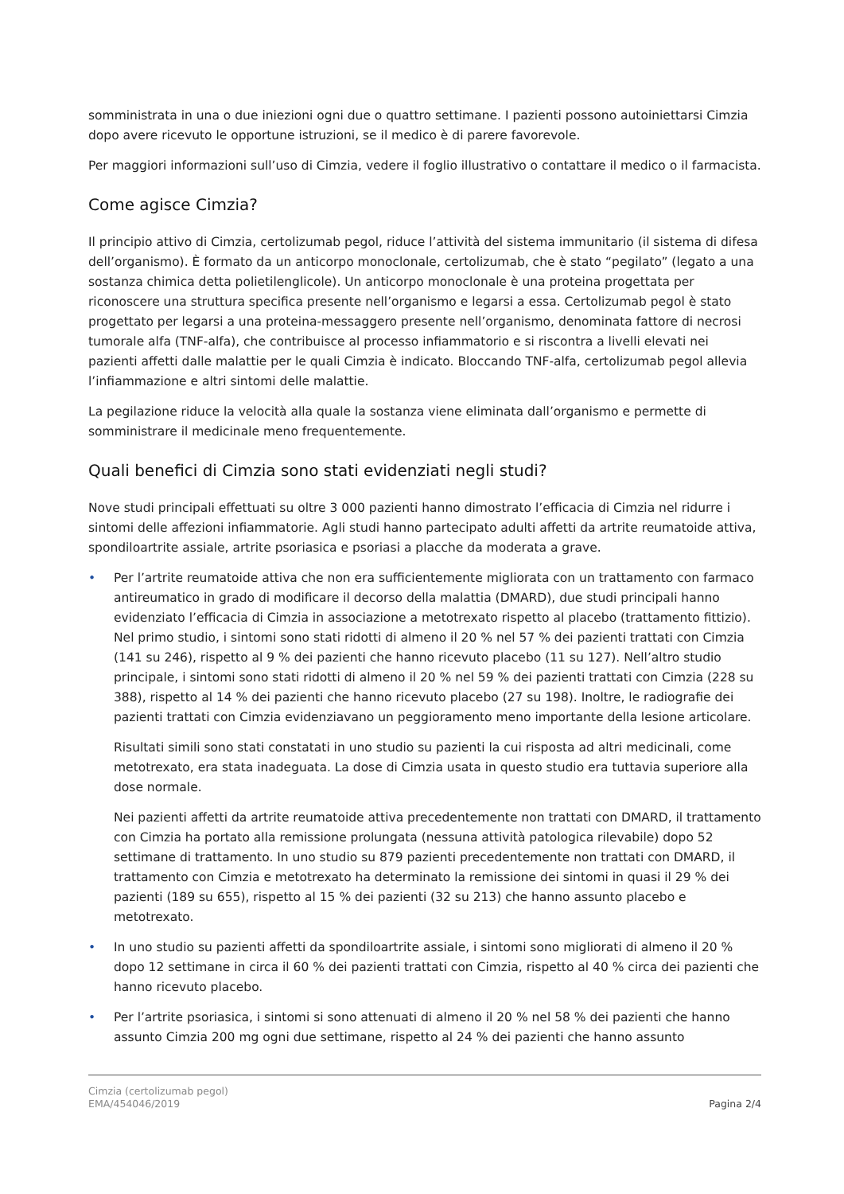somministrata in una o due iniezioni ogni due o quattro settimane. I pazienti possono autoiniettarsi Cimzia dopo avere ricevuto le opportune istruzioni, se il medico è di parere favorevole.
Per maggiori informazioni sull’uso di Cimzia, vedere il foglio illustrativo o contattare il medico o il farmacista.
Come agisce Cimzia?
Il principio attivo di Cimzia, certolizumab pegol, riduce l’attività del sistema immunitario (il sistema di difesa dell’organismo). È formato da un anticorpo monoclonale, certolizumab, che è stato “pegilato” (legato a una sostanza chimica detta polietilenglicole). Un anticorpo monoclonale è una proteina progettata per riconoscere una struttura specifica presente nell’organismo e legarsi a essa. Certolizumab pegol è stato progettato per legarsi a una proteina-messaggero presente nell’organismo, denominata fattore di necrosi tumorale alfa (TNF-alfa), che contribuisce al processo infiammatorio e si riscontra a livelli elevati nei pazienti affetti dalle malattie per le quali Cimzia è indicato. Bloccando TNF-alfa, certolizumab pegol allevia l’infiammazione e altri sintomi delle malattie.
La pegilazione riduce la velocità alla quale la sostanza viene eliminata dall’organismo e permette di somministrare il medicinale meno frequentemente.
Quali benefici di Cimzia sono stati evidenziati negli studi?
Nove studi principali effettuati su oltre 3 000 pazienti hanno dimostrato l’efficacia di Cimzia nel ridurre i sintomi delle affezioni infiammatorie. Agli studi hanno partecipato adulti affetti da artrite reumatoide attiva, spondiloartrite assiale, artrite psoriasica e psoriasi a placche da moderata a grave.
• Per l’artrite reumatoide attiva che non era sufficientemente migliorata con un trattamento con farmaco antireumatico in grado di modificare il decorso della malattia (DMARD), due studi principali hanno evidenziato l’efficacia di Cimzia in associazione a metotrexato rispetto al placebo (trattamento fittizio). Nel primo studio, i sintomi sono stati ridotti di almeno il 20 % nel 57 % dei pazienti trattati con Cimzia (141 su 246), rispetto al 9 % dei pazienti che hanno ricevuto placebo (11 su 127). Nell’altro studio principale, i sintomi sono stati ridotti di almeno il 20 % nel 59 % dei pazienti trattati con Cimzia (228 su 388), rispetto al 14 % dei pazienti che hanno ricevuto placebo (27 su 198). Inoltre, le radiografie dei pazienti trattati con Cimzia evidenziavano un peggioramento meno importante della lesione articolare.
Risultati simili sono stati constatati in uno studio su pazienti la cui risposta ad altri medicinali, come metotrexato, era stata inadeguata. La dose di Cimzia usata in questo studio era tuttavia superiore alla dose normale.
Nei pazienti affetti da artrite reumatoide attiva precedentemente non trattati con DMARD, il trattamento con Cimzia ha portato alla remissione prolungata (nessuna attività patologica rilevabile) dopo 52 settimane di trattamento. In uno studio su 879 pazienti precedentemente non trattati con DMARD, il trattamento con Cimzia e metotrexato ha determinato la remissione dei sintomi in quasi il 29 % dei pazienti (189 su 655), rispetto al 15 % dei pazienti (32 su 213) che hanno assunto placebo e metotrexato.
• In uno studio su pazienti affetti da spondiloartrite assiale, i sintomi sono migliorati di almeno il 20 % dopo 12 settimane in circa il 60 % dei pazienti trattati con Cimzia, rispetto al 40 % circa dei pazienti che hanno ricevuto placebo.
• Per l’artrite psoriasica, i sintomi si sono attenuati di almeno il 20 % nel 58 % dei pazienti che hanno assunto Cimzia 200 mg ogni due settimane, rispetto al 24 % dei pazienti che hanno assunto
Cimzia (certolizumab pegol)
EMA/454046/2019
Pagina 2/4